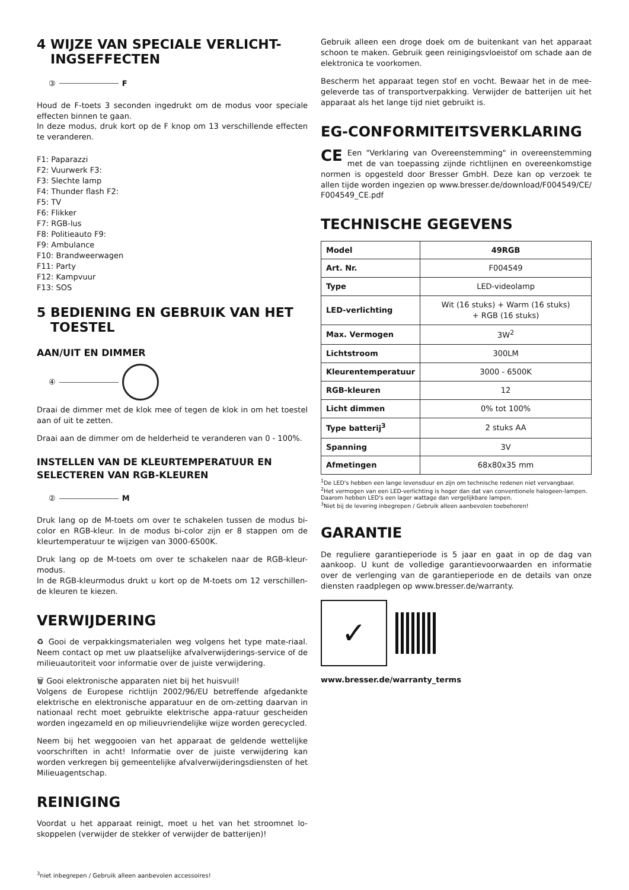4 WIJZE VAN SPECIALE VERLICHT-
INGSEFFECTEN
③ F
Houd de F-toets 3 seconden ingedrukt om de modus voor speciale effecten binnen te gaan.
In deze modus, druk kort op de F knop om 13 verschillende effecten te veranderen.
F1: Paparazzi
F2: Vuurwerk F3:
F3: Slechte lamp
F4: Thunder flash F2:
F5: TV
F6: Flikker
F7: RGB-lus
F8: Politieauto F9:
F9: Ambulance
F10: Brandweerwagen
F11: Party
F12: Kampvuur
F13: SOS
5 BEDIENING EN GEBRUIK VAN HET
TOESTEL
AAN/UIT EN DIMMER
④
Draai de dimmer met de klok mee of tegen de klok in om het toestel aan of uit te zetten.
Draai aan de dimmer om de helderheid te veranderen van 0 - 100%.
INSTELLEN VAN DE KLEURTEMPERATUUR EN SELECTEREN VAN RGB-KLEUREN
② M
Druk lang op de M-toets om over te schakelen tussen de modus bi-color en RGB-kleur. In de modus bi-color zijn er 8 stappen om de kleurtemperatuur te wijzigen van 3000-6500K.
Druk lang op de M-toets om over te schakelen naar de RGB-kleur-modus.
In de RGB-kleurmodus drukt u kort op de M-toets om 12 verschillen-de kleuren te kiezen.
VERWIJDERING
♻ Gooi de verpakkingsmaterialen weg volgens het type mate-riaal. Neem contact op met uw plaatselijke afvalverwijderings-service of de milieuautoriteit voor informatie over de juiste verwijdering.
🗑 Gooi elektronische apparaten niet bij het huisvuil!
Volgens de Europese richtlijn 2002/96/EU betreffende afgedankte elektrische en elektronische apparatuur en de om-zetting daarvan in nationaal recht moet gebruikte elektrische appa-ratuur gescheiden worden ingezameld en op milieuvriendelijke wijze worden gerecycled.
Neem bij het weggooien van het apparaat de geldende wettelijke voorschriften in acht! Informatie over de juiste verwijdering kan worden verkregen bij gemeentelijke afvalverwijderingsdiensten of het Milieuagentschap.
REINIGING
Voordat u het apparaat reinigt, moet u het van het stroomnet lo-skoppelen (verwijder de stekker of verwijder de batterijen)!
Gebruik alleen een droge doek om de buitenkant van het apparaat schoon te maken. Gebruik geen reinigingsvloeistof om schade aan de elektronica te voorkomen.
Bescherm het apparaat tegen stof en vocht. Bewaar het in de mee-geleverde tas of transportverpakking. Verwijder de batterijen uit het apparaat als het lange tijd niet gebruikt is.
EG-CONFORMITEITSVERKLARING
CE Een "Verklaring van Overeenstemming" in overeenstemming met de van toepassing zijnde richtlijnen en overeenkomstige normen is opgesteld door Bresser GmbH. Deze kan op verzoek te allen tijde worden ingezien op www.bresser.de/download/F004549/CE/ F004549_CE.pdf
TECHNISCHE GEGEVENS
| Model | 49RGB |
| Art. Nr. | F004549 |
| Type | LED-videolamp |
| LED-verlichting | Wit (16 stuks) + Warm (16 stuks) + RGB (16 stuks) |
| Max. Vermogen | 3W<sup>2</sup> |
| Lichtstroom | 300LM |
| Kleurentemperatuur | 3000 - 6500K |
| RGB-kleuren | 12 |
| Licht dimmen | 0% tot 100% |
| Type batterij<sup>3</sup> | 2 stuks AA |
| Spanning | 3V |
| Afmetingen | 68x80x35 mm |
<sup>1</sup> De LED's hebben een lange levensduur en zijn om technische redenen niet vervangbaar.
<sup>2</sup> Het vermogen van een LED-verlichting is hoger dan dat van conventionele halogeen-lampen. Daarom hebben LED's een lager wattage dan vergelijkbare lampen.
<sup>3</sup> Niet bij de levering inbegrepen / Gebruik alleen aanbevolen toebehoren!
GARANTIE
De reguliere garantieperiode is 5 jaar en gaat in op de dag van aankoop. U kunt de volledige garantievoorwaarden en informatie over de verlenging van de garantieperiode en de details van onze diensten raadplegen op www.bresser.de/warranty.
✓
www.bresser.de/warranty_terms
<sup>3</sup> niet inbegrepen / Gebruik alleen aanbevolen accessoires!